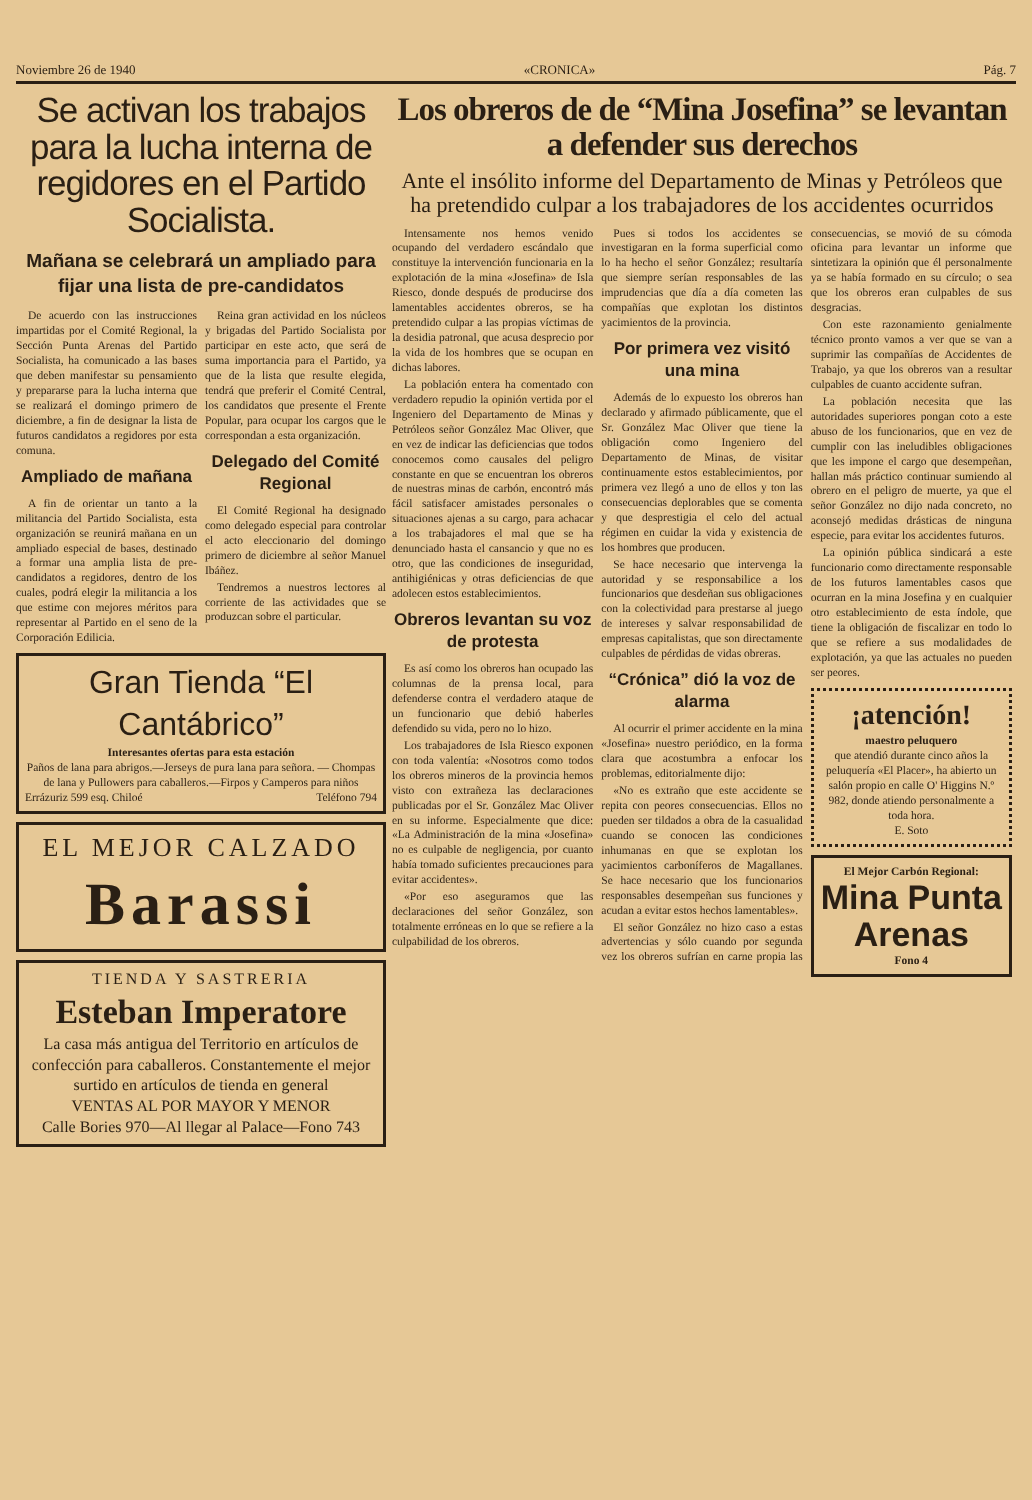Noviembre 26 de 1940 «CRONICA» Pág. 7
Se activan los trabajos para la lucha interna de regidores en el Partido Socialista.
Mañana se celebrará un ampliado para fijar una lista de pre-candidatos
De acuerdo con las instrucciones impartidas por el Comité Regional, la Sección Punta Arenas del Partido Socialista, ha comunicado a las bases que deben manifestar su pensamiento y prepararse para la lucha interna que se realizará el domingo primero de diciembre, a fin de designar la lista de futuros candidatos a regidores por esta comuna.
Ampliado de mañana
A fin de orientar un tanto a la militancia del Partido Socialista, esta organización se reunirá mañana en un ampliado especial de bases, destinado a formar una amplia lista de pre-candidatos a regidores, dentro de los cuales, podrá elegir la militancia a los que estime con mejores méritos para representar al Partido en el seno de la Corporación Edilicia.
Reina gran actividad en los núcleos y brigadas del Partido Socialista por participar en este acto, que será de suma importancia para el Partido, ya que de la lista que resulte elegida, tendrá que preferir el Comité Central, los candidatos que presente el Frente Popular, para ocupar los cargos que le correspondan a esta organización.
Delegado del Comité Regional
El Comité Regional ha designado como delegado especial para controlar el acto eleccionario del domingo primero de diciembre al señor Manuel Ibáñez.
Tendremos a nuestros lectores al corriente de las actividades que se produzcan sobre el particular.
Gran Tienda “El Cantábrico”
Interesantes ofertas para esta estación
Paños de lana para abrigos.—Jerseys de pura lana para señora. — Chompas de lana y Pullowers para caballeros.—Firpos y Camperos para niños
Errázuriz 599 esq. Chiloé Teléfono 794
EL MEJOR CALZADO
Barassi
TIENDA Y SASTRERIA
Esteban Imperatore
La casa más antigua del Territorio en artículos de confección para caballeros. Constantemente el mejor surtido en artículos de tienda en general
VENTAS AL POR MAYOR Y MENOR
Calle Bories 970—Al llegar al Palace—Fono 743
Los obreros de de “Mina Josefina” se levantan a defender sus derechos
Ante el insólito informe del Departamento de Minas y Petróleos que ha pretendido culpar a los trabajadores de los accidentes ocurridos
Intensamente nos hemos venido ocupando del verdadero escándalo que constituye la intervención funcionaria en la explotación de la mina «Josefina» de Isla Riesco, donde después de producirse dos lamentables accidentes obreros, se ha pretendido culpar a las propias víctimas de la desidia patronal, que acusa desprecio por la vida de los hombres que se ocupan en dichas labores.
La población entera ha comentado con verdadero repudio la opinión vertida por el Ingeniero del Departamento de Minas y Petróleos señor González Mac Oliver, que en vez de indicar las deficiencias que todos conocemos como causales del peligro constante en que se encuentran los obreros de nuestras minas de carbón, encontró más fácil satisfacer amistades personales o situaciones ajenas a su cargo, para achacar a los trabajadores el mal que se ha denunciado hasta el cansancio y que no es otro, que las condiciones de inseguridad, antihigiénicas y otras deficiencias de que adolecen estos establecimientos.
Obreros levantan su voz de protesta
Es así como los obreros han ocupado las columnas de la prensa local, para defenderse contra el verdadero ataque de un funcionario que debió haberles defendido su vida, pero no lo hizo.
Los trabajadores de Isla Riesco exponen con toda valentía: «Nosotros como todos los obreros mineros de la provincia hemos visto con extrañeza las declaraciones publicadas por el Sr. González Mac Oliver en su informe. Especialmente que dice: «La Administración de la mina «Josefina» no es culpable de negligencia, por cuanto había tomado suficientes precauciones para evitar accidentes».
«Por eso aseguramos que las declaraciones del señor González, son totalmente erróneas en lo que se refiere a la culpabilidad de los obreros.
Pues si todos los accidentes se investigaran en la forma superficial como lo ha hecho el señor González; resultaría que siempre serían responsables de las imprudencias que día a día cometen las compañías que explotan los distintos yacimientos de la provincia.
Por primera vez visitó una mina
Además de lo expuesto los obreros han declarado y afirmado públicamente, que el Sr. González Mac Oliver que tiene la obligación como Ingeniero del Departamento de Minas, de visitar continuamente estos establecimientos, por primera vez llegó a uno de ellos y ton las consecuencias deplorables que se comenta y que desprestigia el celo del actual régimen en cuidar la vida y existencia de los hombres que producen.
Se hace necesario que intervenga la autoridad y se responsabilice a los funcionarios que desdeñan sus obligaciones con la colectividad para prestarse al juego de intereses y salvar responsabilidad de empresas capitalistas, que son directamente culpables de pérdidas de vidas obreras.
“Crónica” dió la voz de alarma
Al ocurrir el primer accidente en la mina «Josefina» nuestro periódico, en la forma clara que acostumbra a enfocar los problemas, editorialmente dijo:
«No es extraño que este accidente se repita con peores consecuencias. Ellos no pueden ser tildados a obra de la casualidad cuando se conocen las condiciones inhumanas en que se explotan los yacimientos carboníferos de Magallanes. Se hace necesario que los funcionarios responsables desempeñan sus funciones y acudan a evitar estos hechos lamentables».
El señor González no hizo caso a estas advertencias y sólo cuando por segunda vez los obreros sufrían en carne propia las consecuencias, se movió de su cómoda oficina para levantar un informe que sintetizara la opinión que él personalmente ya se había formado en su círculo; o sea que los obreros eran culpables de sus desgracias.
Con este razonamiento genialmente técnico pronto vamos a ver que se van a suprimir las compañías de Accidentes de Trabajo, ya que los obreros van a resultar culpables de cuanto accidente sufran.
La población necesita que las autoridades superiores pongan coto a este abuso de los funcionarios, que en vez de cumplir con las ineludibles obligaciones que les impone el cargo que desempeñan, hallan más práctico continuar sumiendo al obrero en el peligro de muerte, ya que el señor González no dijo nada concreto, no aconsejó medidas drásticas de ninguna especie, para evitar los accidentes futuros.
La opinión pública sindicará a este funcionario como directamente responsable de los futuros lamentables casos que ocurran en la mina Josefina y en cualquier otro establecimiento de esta índole, que tiene la obligación de fiscalizar en todo lo que se refiere a sus modalidades de explotación, ya que las actuales no pueden ser peores.
¡atención!
maestro peluquero
que atendió durante cinco años la peluquería «El Placer», ha abierto un salón propio en calle O' Higgins N.º 982, donde atiendo personalmente a toda hora.
E. Soto
El Mejor Carbón Regional:
Mina Punta Arenas
Fono 4